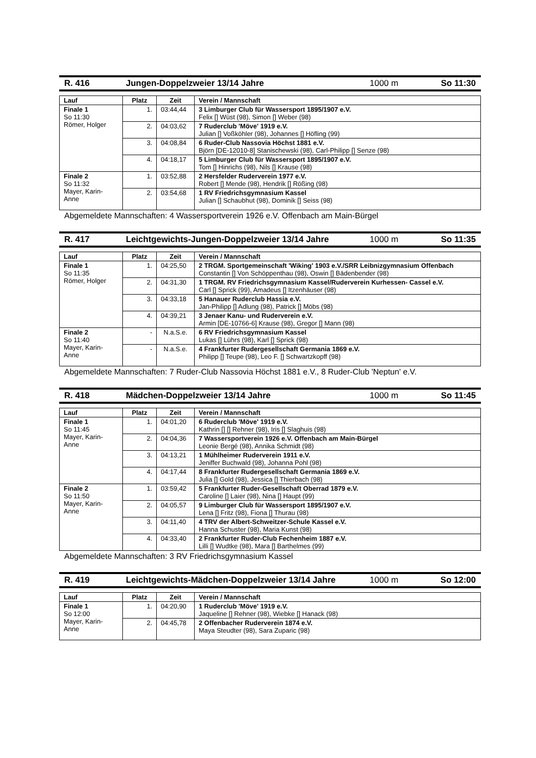R. 416 Jungen-Doppelzweier 13/14 Jahre 1000 m So 11:30
| Lauf | Platz | Zeit | Verein / Mannschaft |
| --- | --- | --- | --- |
| Finale 1 So 11:30 Römer, Holger | 1. | 03:44,44 | 3 Limburger Club für Wassersport 1895/1907 e.V. Felix [] Wüst (98), Simon [] Weber (98) |
| | 2. | 04:03,62 | 7 Ruderclub 'Möve' 1919 e.V. Julian [] Voßköhler (98), Johannes [] Höfling (99) |
| | 3. | 04:08,84 | 6 Ruder-Club Nassovia Höchst 1881 e.V. Björn [DE-12010-8] Stanischewski (98), Carl-Philipp [] Senze (98) |
| | 4. | 04:18,17 | 5 Limburger Club für Wassersport 1895/1907 e.V. Tom [] Hinrichs (98), Nils [] Krause (98) |
| Finale 2 So 11:32 Mayer, Karin- Anne | 1. | 03:52,88 | 2 Hersfelder Ruderverein 1977 e.V. Robert [] Mende (98), Hendrik [] Rößing (98) |
| | 2. | 03:54,68 | 1 RV Friedrichsgymnasium Kassel Julian [] Schaubhut (98), Dominik [] Seiss (98) |
Abgemeldete Mannschaften: 4 Wassersportverein 1926 e.V. Offenbach am Main-Bürgel
R. 417 Leichtgewichts-Jungen-Doppelzweier 13/14 Jahre 1000 m So 11:35
| Lauf | Platz | Zeit | Verein / Mannschaft |
| --- | --- | --- | --- |
| Finale 1 So 11:35 Römer, Holger | 1. | 04:25,50 | 2 TRGM. Sportgemeinschaft 'Wiking' 1903 e.V./SRR Leibnizgymnasium Offenbach Constantin [] Von Schöppenthau (98), Oswin [] Bädenbender (98) |
| | 2. | 04:31,30 | 1 TRGM. RV Friedrichsgymnasium Kassel/Ruderverein Kurhessen- Cassel e.V. Carl [] Sprick (99), Amadeus [] Itzenhäuser (98) |
| | 3. | 04:33,18 | 5 Hanauer Ruderclub Hassia e.V. Jan-Philipp [] Adlung (98), Patrick [] Möbs (98) |
| | 4. | 04:39,21 | 3 Jenaer Kanu- und Ruderverein e.V. Armin [DE-10766-6] Krause (98), Gregor [] Mann (98) |
| Finale 2 So 11:40 Mayer, Karin- Anne | - | N.a.S.e. | 6 RV Friedrichsgymnasium Kassel Lukas [] Lührs (98), Karl [] Sprick (98) |
| | - | N.a.S.e. | 4 Frankfurter Rudergesellschaft Germania 1869 e.V. Philipp [] Teupe (98), Leo F. [] Schwartzkopff (98) |
Abgemeldete Mannschaften: 7 Ruder-Club Nassovia Höchst 1881 e.V., 8 Ruder-Club 'Neptun' e.V.
R. 418 Mädchen-Doppelzweier 13/14 Jahre 1000 m So 11:45
| Lauf | Platz | Zeit | Verein / Mannschaft |
| --- | --- | --- | --- |
| Finale 1 So 11:45 Mayer, Karin- Anne | 1. | 04:01,20 | 6 Ruderclub 'Möve' 1919 e.V. Kathrin [] [] Rehner (98), Iris [] Slaghuis (98) |
| | 2. | 04:04,36 | 7 Wassersportverein 1926 e.V. Offenbach am Main-Bürgel Leonie Bergé (98), Annika Schmidt (98) |
| | 3. | 04:13,21 | 1 Mühlheimer Ruderverein 1911 e.V. Jeniffer Buchwald (98), Johanna Pohl (98) |
| | 4. | 04:17,44 | 8 Frankfurter Rudergesellschaft Germania 1869 e.V. Julia [] Gold (98), Jessica [] Thierbach (98) |
| Finale 2 So 11:50 Mayer, Karin- Anne | 1. | 03:59,42 | 5 Frankfurter Ruder-Gesellschaft Oberrad 1879 e.V. Caroline [] Laier (98), Nina [] Haupt (99) |
| | 2. | 04:05,57 | 9 Limburger Club für Wassersport 1895/1907 e.V. Lena [] Fritz (98), Fiona [] Thurau (98) |
| | 3. | 04:11,40 | 4 TRV der Albert-Schweitzer-Schule Kassel e.V. Hanna Schuster (98), Maria Kunst (98) |
| | 4. | 04:33,40 | 2 Frankfurter Ruder-Club Fechenheim 1887 e.V. Lilli [] Wudtke (98), Mara [] Barthelmes (99) |
Abgemeldete Mannschaften: 3 RV Friedrichsgymnasium Kassel
R. 419 Leichtgewichts-Mädchen-Doppelzweier 13/14 Jahre 1000 m So 12:00
| Lauf | Platz | Zeit | Verein / Mannschaft |
| --- | --- | --- | --- |
| Finale 1 So 12:00 Mayer, Karin- Anne | 1. | 04:20,90 | 1 Ruderclub 'Möve' 1919 e.V. Jaqueline [] Rehner (98), Wiebke [] Hanack (98) |
| | 2. | 04:45,78 | 2 Offenbacher Ruderverein 1874 e.V. Maya Steudter (98), Sara Zuparic (98) |